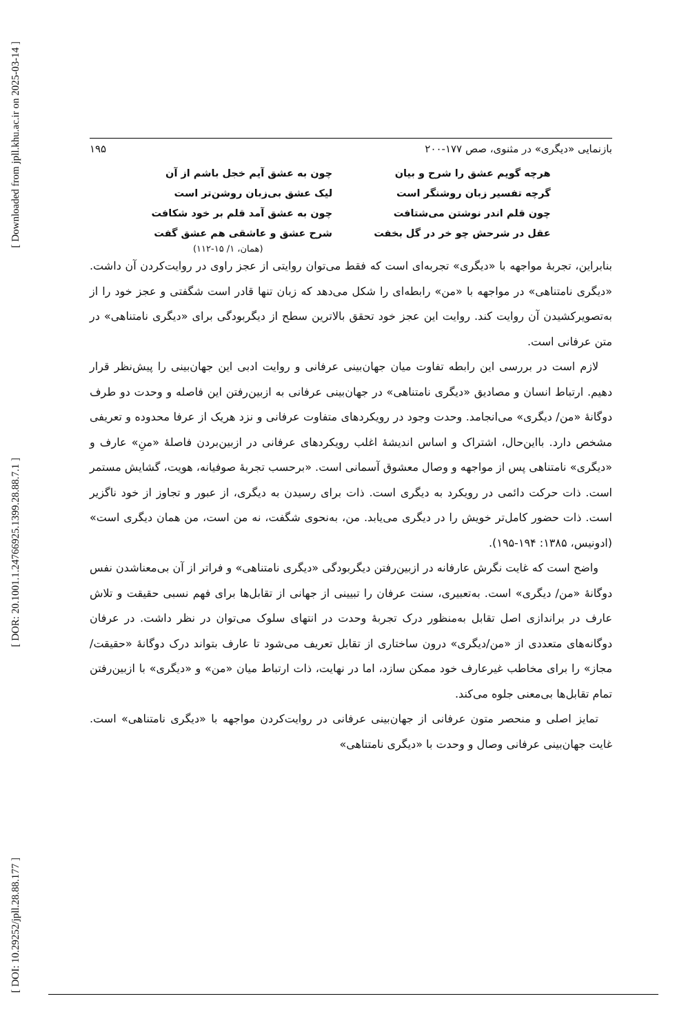[ Downloaded from jpll.khu.ac.ir on 2025-03-14 ]
[ DOR: 20.1001.1.24766925.1399.28.88.7.1 ]
[ DOI: 10.29252/jpll.28.88.177 ]
بازنمایی «دیگری» در مثنوی، صص ۱۷۷-۲۰۰ ۱۹۵
هرچه گویم عشق را شرح و بیان
گرچه تفسیر زبان روشنگر است
چون قلم اندر نوشتن می‌شتافت
عقل در شرحش چو خر در گل بخفت
چون به عشق آیم خجل باشم از آن
لیک عشق بی‌زبان روشن‌تر است
چون به عشق آمد قلم بر خود شکافت
شرح عشق و عاشقی هم عشق گفت
(همان، ۱/ ۱۵-۱۱۲)
بنابراین، تجربهٔ مواجهه با «دیگری» تجربه‌ای است که فقط می‌توان روایتی از عجز راوی در روایت‌کردن آن داشت. «دیگری نامتناهی» در مواجهه با «من» رابطه‌ای را شکل می‌دهد که زبان تنها قادر است شگفتی و عجز خود را از به‌تصویرکشیدن آن روایت کند. روایت این عجز خود تحقق بالاترین سطح از دیگربودگی برای «دیگری نامتناهی» در متن عرفانی است.
لازم است در بررسی این رابطه تفاوت میان جهان‌بینی عرفانی و روایت ادبی این جهان‌بینی را پیش‌نظر قرار دهیم. ارتباط انسان و مصادیق «دیگری نامتناهی» در جهان‌بینی عرفانی به ازبین‌رفتن این فاصله و وحدت دو طرف دوگانهٔ «من/ دیگری» می‌انجامد. وحدت وجود در رویکردهای متفاوت عرفانی و نزد هریک از عرفا محدوده و تعریفی مشخص دارد. بااین‌حال، اشتراک و اساس اندیشهٔ اغلب رویکردهای عرفانی در ازبین‌بردن فاصلهٔ «منِ» عارف و «دیگری» نامتناهی پس از مواجهه و وصال معشوق آسمانی است. «برحسب تجربهٔ صوفیانه، هویت، گشایش مستمر است. ذات حرکت دائمی در رویکرد به دیگری است. ذات برای رسیدن به دیگری، از عبور و تجاوز از خود ناگزیر است. ذات حضور کامل‌تر خویش را در دیگری می‌یابد. من، به‌نحوی شگفت، نه من است، من همان دیگری است» (ادونیس، ۱۳۸۵: ۱۹۴-۱۹۵).
واضح است که غایت نگرش عارفانه در ازبین‌رفتن دیگربودگی «دیگری نامتناهی» و فراتر از آن بی‌معناشدن نفس دوگانهٔ «من/ دیگری» است. به‌تعبیری، سنت عرفان را تبیینی از جهانی از تقابل‌ها برای فهم نسبی حقیقت و تلاش عارف در براندازی اصل تقابل به‌منظور درک تجربهٔ وحدت در انتهای سلوک می‌توان در نظر داشت. در عرفان دوگانه‌های متعددی از «من/دیگری» درون ساختاری از تقابل تعریف می‌شود تا عارف بتواند درک دوگانهٔ «حقیقت/ مجاز» را برای مخاطب غیرعارف خود ممکن سازد، اما در نهایت، ذات ارتباط میان «من» و «دیگری» با ازبین‌رفتن تمام تقابل‌ها بی‌معنی جلوه می‌کند.
تمایز اصلی و منحصر متون عرفانی از جهان‌بینی عرفانی در روایت‌کردن مواجهه با «دیگری نامتناهی» است. غایت جهان‌بینی عرفانی وصال و وحدت با «دیگری نامتناهی»